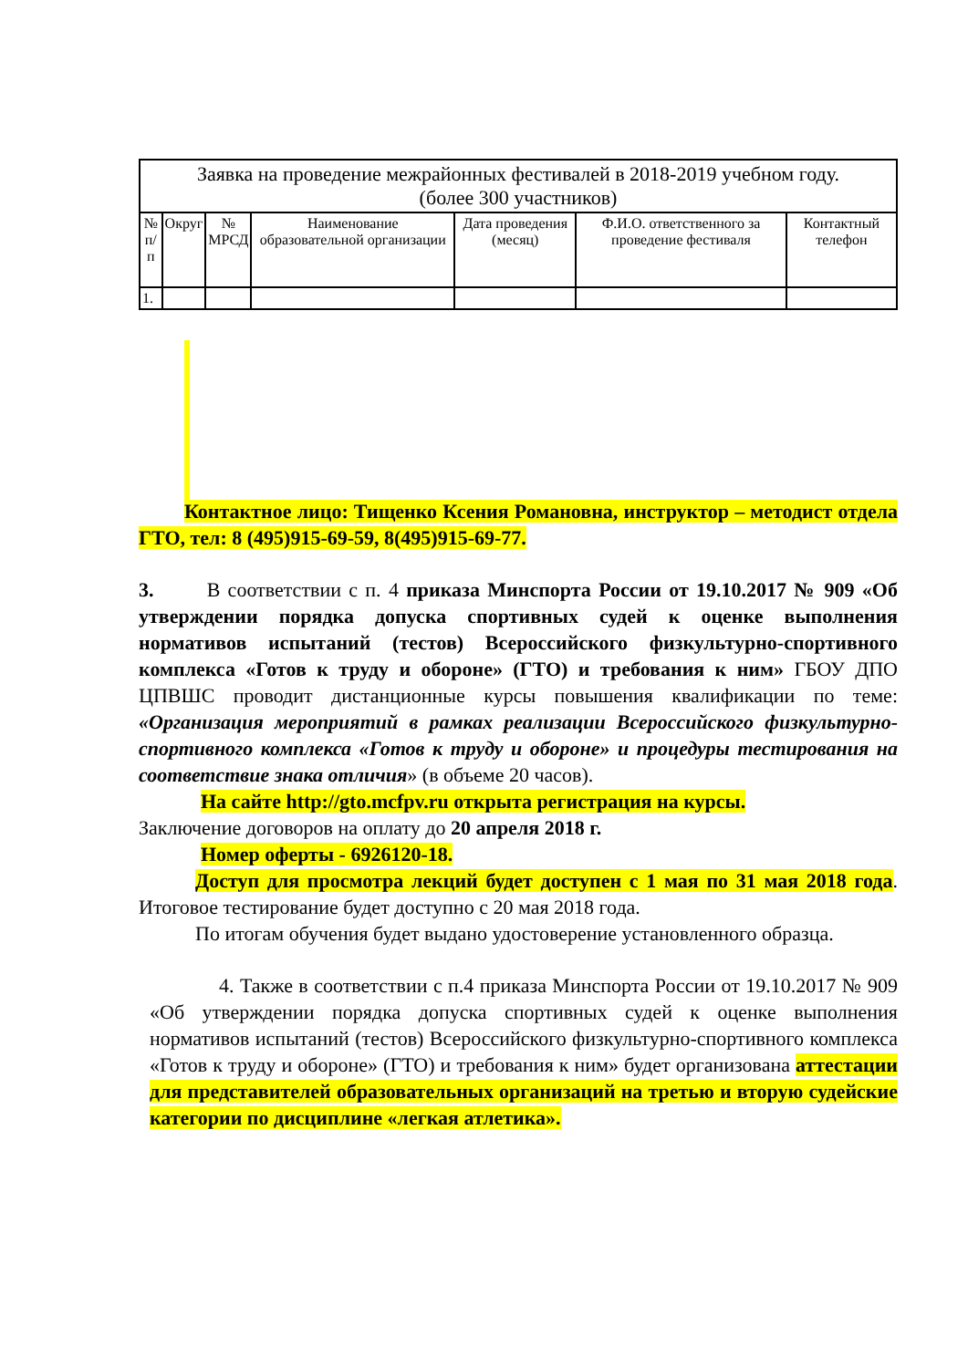| Заявка на проведение межрайонных фестивалей в 2018-2019 учебном году. (более 300 участников) | | | | | | |
| --- | --- | --- | --- | --- | --- | --- |
| № п/п | Округ | № МРСД | Наименование образовательной организации | Дата проведения (месяц) | Ф.И.О. ответственного за проведение фестиваля | Контактный телефон |
| 1. | | | | | | |
Контактное лицо: Тищенко Ксения Романовна, инструктор – методист отдела ГТО, тел: 8 (495)915-69-59, 8(495)915-69-77.
3. В соответствии с п. 4 приказа Минспорта России от 19.10.2017 № 909 «Об утверждении порядка допуска спортивных судей к оценке выполнения нормативов испытаний (тестов) Всероссийского физкультурно-спортивного комплекса «Готов к труду и обороне» (ГТО) и требования к ним» ГБОУ ДПО ЦПВШС проводит дистанционные курсы повышения квалификации по теме: «Организация мероприятий в рамках реализации Всероссийского физкультурно-спортивного комплекса «Готов к труду и обороне» и процедуры тестирования на соответствие знака отличия» (в объеме 20 часов).
На сайте http://gto.mcfpv.ru открыта регистрация на курсы.
Заключение договоров на оплату до 20 апреля 2018 г.
Номер оферты - 6926120-18.
Доступ для просмотра лекций будет доступен с 1 мая по 31 мая 2018 года. Итоговое тестирование будет доступно с 20 мая 2018 года.
По итогам обучения будет выдано удостоверение установленного образца.
4. Также в соответствии с п.4 приказа Минспорта России от 19.10.2017 № 909 «Об утверждении порядка допуска спортивных судей к оценке выполнения нормативов испытаний (тестов) Всероссийского физкультурно-спортивного комплекса «Готов к труду и обороне» (ГТО) и требования к ним» будет организована аттестации для представителей образовательных организаций на третью и вторую судейские категории по дисциплине «легкая атлетика».